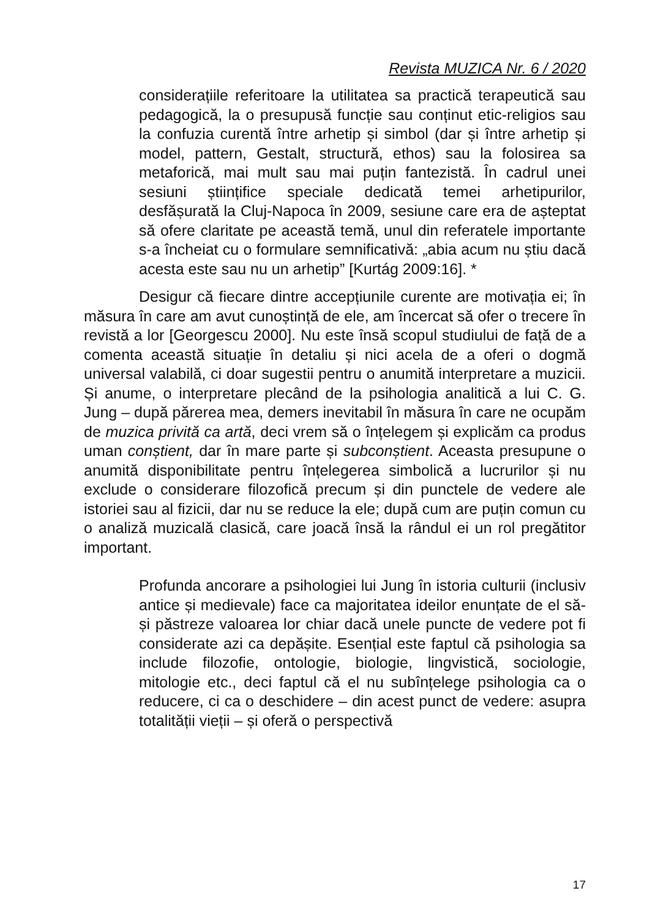Revista MUZICA Nr. 6 / 2020
considerațiile referitoare la utilitatea sa practică terapeutică sau pedagogică, la o presupusă funcție sau conținut etic-religios sau la confuzia curentă între arhetip și simbol (dar și între arhetip și model, pattern, Gestalt, structură, ethos) sau la folosirea sa metaforică, mai mult sau mai puțin fantezistă. În cadrul unei sesiuni științifice speciale dedicată temei arhetipurilor, desfășurată la Cluj-Napoca în 2009, sesiune care era de așteptat să ofere claritate pe această temă, unul din referatele importante s-a încheiat cu o formulare semnificativă: „abia acum nu știu dacă acesta este sau nu un arhetip” [Kurtág 2009:16]. *
Desigur că fiecare dintre accepțiunile curente are motivația ei; în măsura în care am avut cunoștință de ele, am încercat să ofer o trecere în revistă a lor [Georgescu 2000]. Nu este însă scopul studiului de față de a comenta această situație în detaliu și nici acela de a oferi o dogmă universal valabilă, ci doar sugestii pentru o anumită interpretare a muzicii. Și anume, o interpretare plecând de la psihologia analitică a lui C. G. Jung – după părerea mea, demers inevitabil în măsura în care ne ocupăm de muzica privită ca artă, deci vrem să o înțelegem și explicăm ca produs uman conștient, dar în mare parte și subconștient. Aceasta presupune o anumită disponibilitate pentru înțelegerea simbolică a lucrurilor și nu exclude o considerare filozofică precum și din punctele de vedere ale istoriei sau al fizicii, dar nu se reduce la ele; după cum are puțin comun cu o analiză muzicală clasică, care joacă însă la rândul ei un rol pregătitor important.
Profunda ancorare a psihologiei lui Jung în istoria culturii (inclusiv antice și medievale) face ca majoritatea ideilor enunțate de el să-și păstreze valoarea lor chiar dacă unele puncte de vedere pot fi considerate azi ca depășite. Esențial este faptul că psihologia sa include filozofie, ontologie, biologie, lingvistică, sociologie, mitologie etc., deci faptul că el nu subînțelege psihologia ca o reducere, ci ca o deschidere – din acest punct de vedere: asupra totalității vieții – și oferă o perspectivă
17